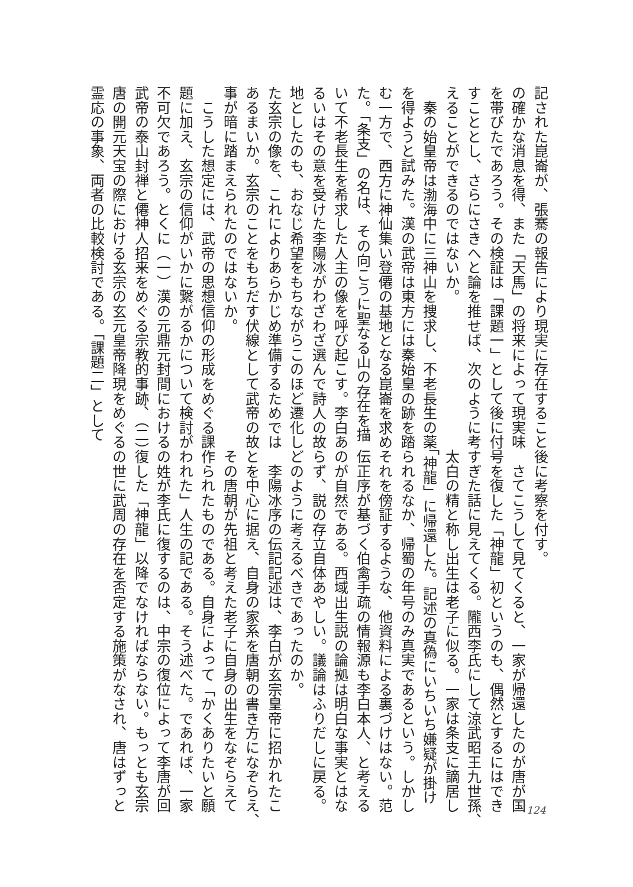記された崑崙が、張騫の報告により現実に存在すること
の確かな消息を得、また「天馬」の将来によって現実味
を帯びたであろう。その検証は「課題一」として後に付
すこととし、さらにさきへと論を推せば、次のように考
えることができるのではないか。
　秦の始皇帝は渤海中に三神山を捜求し、不老長生の薬
を得ようと試みた。漢の武帝は東方には秦始皇の跡を踏
む一方で、西方に神仙集い登僊の基地となる崑崙を求め
た。「条支」の名は、その向こうに聖なる山の存在を描
いて不老長生を希求した人主の像を呼び起こす。李白あ
るいはその意を受けた李陽冰がわざわざ選んで詩人の故
地としたのも、おなじ希望をもちながらこのほど遷化し
た玄宗の像を、これによりあらかじめ準備するためでは
あるまいか。玄宗のことをもちだす伏線として武帝の故
事が暗に踏まえられたのではないか。
　こうした想定には、武帝の思想信仰の形成をめぐる課
題に加え、玄宗の信仰がいかに繋がるかについて検討が
不可欠であろう。とくに（一）漢の元鼎元封間における
武帝の泰山封禅と僊神人招来をめぐる宗教的事跡、（二）
唐の開元天宝の際における玄宗の玄元皇帝降現をめぐる
霊応の事象、両者の比較検討である。「課題二」として
後に考察を付す。
　さてこうして見てくると、一家が帰還したのが唐が国
号を復した「神龍」初というのも、偶然とするにはでき
すぎた話に見えてくる。隴西李氏にして涼武昭王九世孫、
太白の精と称し出生は老子に似る。一家は条支に謫居し
「神龍」に帰還した。記述の真偽にいちいち嫌疑が掛け
られるなか、帰蜀の年号のみ真実であるという。しかし
それを傍証するような、他資料による裏づけはない。范
伝正序が基づく伯禽手疏の情報源も李白本人、と考える
のが自然である。西域出生説の論拠は明白な事実とはな
らず、説の存立自体あやしい。議論はふりだしに戻る。
どのように考えるべきであったのか。
　李陽冰序の伝記記述は、李白が玄宗皇帝に招かれたこ
とを中心に据え、自身の家系を唐朝の書き方になぞらえ、
その唐朝が先祖と考えた老子に自身の出生をなぞらえて
作られたものである。自身によって「かくありたいと願
われた」人生の記である。そう述べた。であれば、一家
の姓が李氏に復するのは、中宗の復位によって李唐が回
復した「神龍」以降でなければならない。もっとも玄宗
の世に武周の存在を否定する施策がなされ、唐はずっと
124